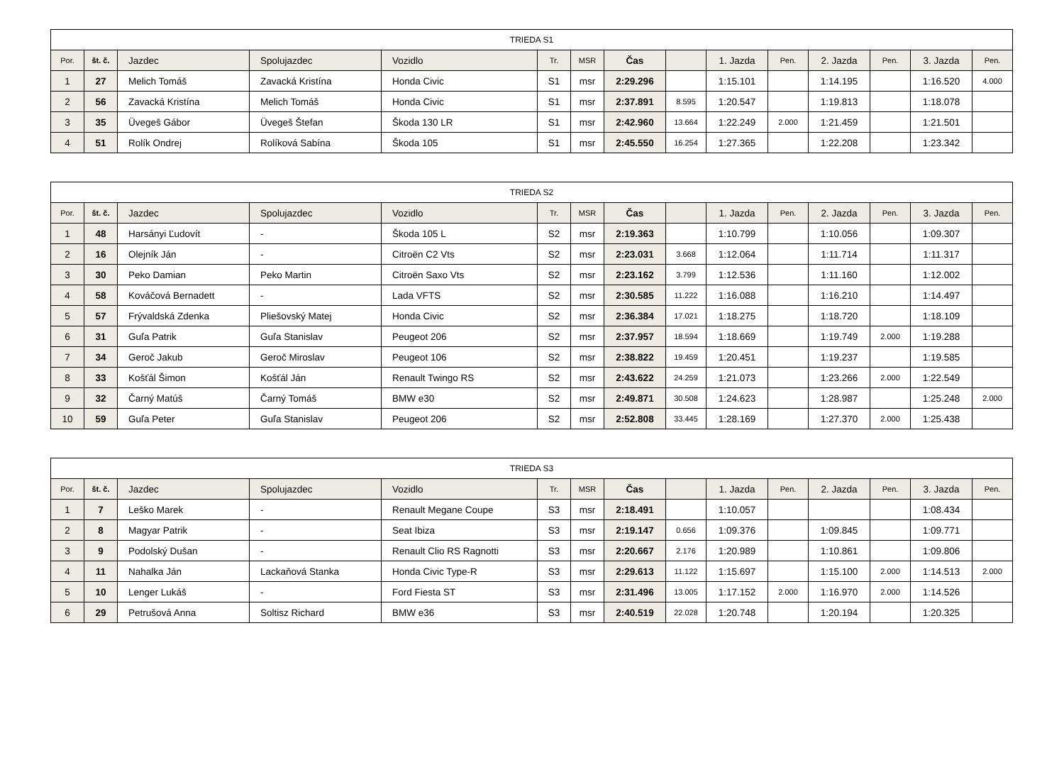| TRIEDA S1 | | | | | | | | | | | | | | |
| --- | --- | --- | --- | --- | --- | --- | --- | --- | --- | --- | --- | --- | --- | --- |
| Por. | št. č. | Jazdec | Spolujazdec | Vozidlo | Tr. | MSR | Čas | | 1. Jazda | Pen. | 2. Jazda | Pen. | 3. Jazda | Pen. |
| 1 | 27 | Melich Tomáš | Zavacká Kristína | Honda Civic | S1 | msr | 2:29.296 | | 1:15.101 | | 1:14.195 | | 1:16.520 | 4.000 |
| 2 | 56 | Zavacká Kristína | Melich Tomáš | Honda Civic | S1 | msr | 2:37.891 | 8.595 | 1:20.547 | | 1:19.813 | | 1:18.078 | |
| 3 | 35 | Üvegeš Gábor | Üvegeš Štefan | Škoda 130 LR | S1 | msr | 2:42.960 | 13.664 | 1:22.249 | 2.000 | 1:21.459 | | 1:21.501 | |
| 4 | 51 | Rolík Ondrej | Rolíková Sabína | Škoda 105 | S1 | msr | 2:45.550 | 16.254 | 1:27.365 | | 1:22.208 | | 1:23.342 | |
| TRIEDA S2 | | | | | | | | | | | | | | |
| --- | --- | --- | --- | --- | --- | --- | --- | --- | --- | --- | --- | --- | --- | --- |
| Por. | št. č. | Jazdec | Spolujazdec | Vozidlo | Tr. | MSR | Čas | | 1. Jazda | Pen. | 2. Jazda | Pen. | 3. Jazda | Pen. |
| 1 | 48 | Harsányi Ľudovít | - | Škoda 105 L | S2 | msr | 2:19.363 | | 1:10.799 | | 1:10.056 | | 1:09.307 | |
| 2 | 16 | Olejník Ján | - | Citroën C2 Vts | S2 | msr | 2:23.031 | 3.668 | 1:12.064 | | 1:11.714 | | 1:11.317 | |
| 3 | 30 | Peko Damian | Peko Martin | Citroën Saxo Vts | S2 | msr | 2:23.162 | 3.799 | 1:12.536 | | 1:11.160 | | 1:12.002 | |
| 4 | 58 | Kováčová Bernadett | - | Lada VFTS | S2 | msr | 2:30.585 | 11.222 | 1:16.088 | | 1:16.210 | | 1:14.497 | |
| 5 | 57 | Frývaldská Zdenka | Pliešovský Matej | Honda Civic | S2 | msr | 2:36.384 | 17.021 | 1:18.275 | | 1:18.720 | | 1:18.109 | |
| 6 | 31 | Guľa Patrik | Guľa Stanislav | Peugeot 206 | S2 | msr | 2:37.957 | 18.594 | 1:18.669 | | 1:19.749 | 2.000 | 1:19.288 | |
| 7 | 34 | Geroč Jakub | Geroč Miroslav | Peugeot 106 | S2 | msr | 2:38.822 | 19.459 | 1:20.451 | | 1:19.237 | | 1:19.585 | |
| 8 | 33 | Košťál Šimon | Košťál Ján | Renault Twingo RS | S2 | msr | 2:43.622 | 24.259 | 1:21.073 | | 1:23.266 | 2.000 | 1:22.549 | |
| 9 | 32 | Čarný Matúš | Čarný Tomáš | BMW e30 | S2 | msr | 2:49.871 | 30.508 | 1:24.623 | | 1:28.987 | | 1:25.248 | 2.000 |
| 10 | 59 | Guľa Peter | Guľa Stanislav | Peugeot 206 | S2 | msr | 2:52.808 | 33.445 | 1:28.169 | | 1:27.370 | 2.000 | 1:25.438 | |
| TRIEDA S3 | | | | | | | | | | | | | | |
| --- | --- | --- | --- | --- | --- | --- | --- | --- | --- | --- | --- | --- | --- | --- |
| Por. | št. č. | Jazdec | Spolujazdec | Vozidlo | Tr. | MSR | Čas | | 1. Jazda | Pen. | 2. Jazda | Pen. | 3. Jazda | Pen. |
| 1 | 7 | Leško Marek | - | Renault Megane Coupe | S3 | msr | 2:18.491 | | 1:10.057 | | | | 1:08.434 | |
| 2 | 8 | Magyar Patrik | - | Seat Ibiza | S3 | msr | 2:19.147 | 0.656 | 1:09.376 | | 1:09.845 | | 1:09.771 | |
| 3 | 9 | Podolský Dušan | - | Renault Clio RS Ragnotti | S3 | msr | 2:20.667 | 2.176 | 1:20.989 | | 1:10.861 | | 1:09.806 | |
| 4 | 11 | Nahalka Ján | Lackaňová Stanka | Honda Civic Type-R | S3 | msr | 2:29.613 | 11.122 | 1:15.697 | | 1:15.100 | 2.000 | 1:14.513 | 2.000 |
| 5 | 10 | Lenger Lukáš | - | Ford Fiesta ST | S3 | msr | 2:31.496 | 13.005 | 1:17.152 | 2.000 | 1:16.970 | 2.000 | 1:14.526 | |
| 6 | 29 | Petrušová Anna | Soltisz Richard | BMW e36 | S3 | msr | 2:40.519 | 22.028 | 1:20.748 | | 1:20.194 | | 1:20.325 | |